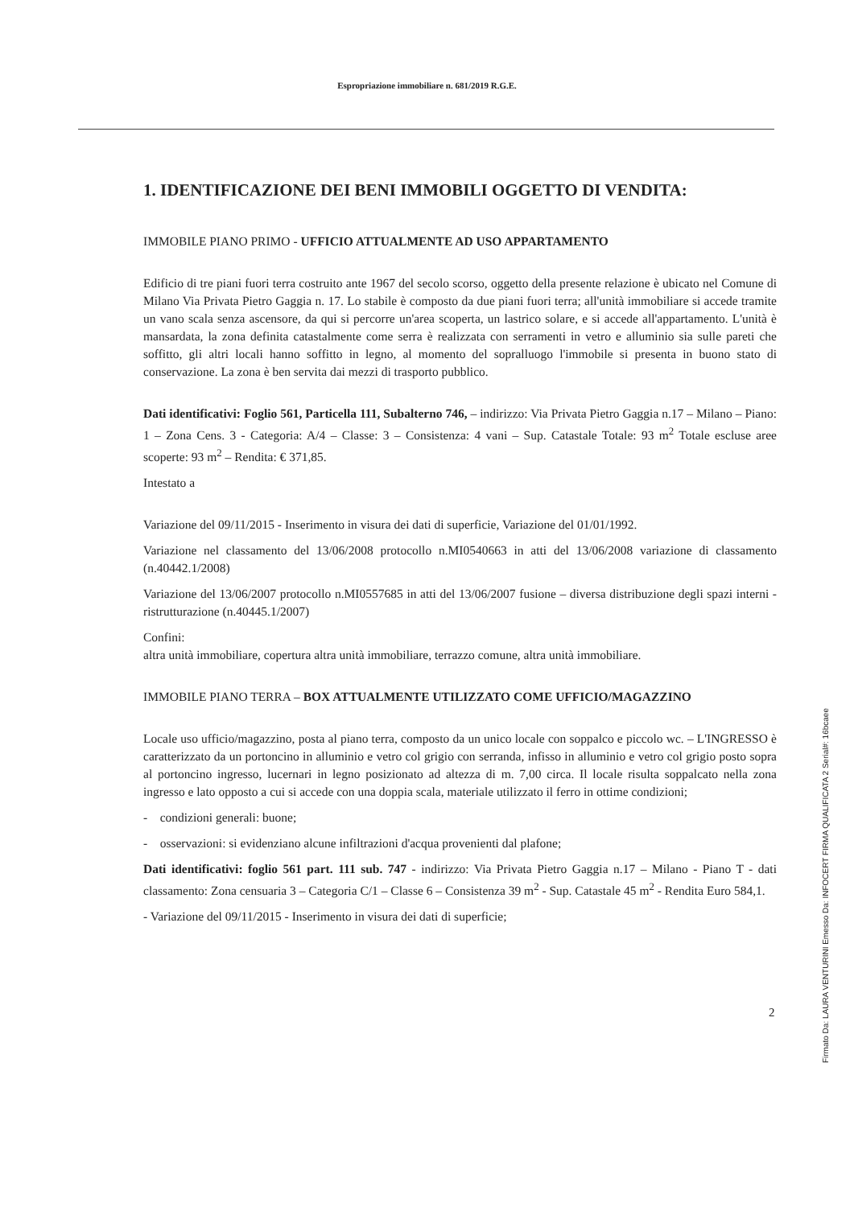Espropriazione immobiliare n. 681/2019 R.G.E.
1. IDENTIFICAZIONE DEI BENI IMMOBILI OGGETTO DI VENDITA:
IMMOBILE PIANO PRIMO - UFFICIO ATTUALMENTE AD USO APPARTAMENTO
Edificio di tre piani fuori terra costruito ante 1967 del secolo scorso, oggetto della presente relazione è ubicato nel Comune di Milano Via Privata Pietro Gaggia n. 17. Lo stabile è composto da due piani fuori terra; all'unità immobiliare si accede tramite un vano scala senza ascensore, da qui si percorre un'area scoperta, un lastrico solare, e si accede all'appartamento. L'unità è mansardata, la zona definita catastalmente come serra è realizzata con serramenti in vetro e alluminio sia sulle pareti che soffitto, gli altri locali hanno soffitto in legno, al momento del sopralluogo l'immobile si presenta in buono stato di conservazione. La zona è ben servita dai mezzi di trasporto pubblico.
Dati identificativi: Foglio 561, Particella 111, Subalterno 746, – indirizzo: Via Privata Pietro Gaggia n.17 – Milano – Piano: 1 – Zona Cens. 3 - Categoria: A/4 – Classe: 3 – Consistenza: 4 vani – Sup. Catastale Totale: 93 m<sup>2</sup> Totale escluse aree scoperte: 93 m<sup>2</sup> – Rendita: € 371,85.
Intestato a
Variazione del 09/11/2015 - Inserimento in visura dei dati di superficie, Variazione del 01/01/1992.
Variazione nel classamento del 13/06/2008 protocollo n.MI0540663 in atti del 13/06/2008 variazione di classamento (n.40442.1/2008)
Variazione del 13/06/2007 protocollo n.MI0557685 in atti del 13/06/2007 fusione – diversa distribuzione degli spazi interni - ristrutturazione (n.40445.1/2007)
Confini:
altra unità immobiliare, copertura altra unità immobiliare, terrazzo comune, altra unità immobiliare.
IMMOBILE PIANO TERRA – BOX ATTUALMENTE UTILIZZATO COME UFFICIO/MAGAZZINO
Locale uso ufficio/magazzino, posta al piano terra, composto da un unico locale con soppalco e piccolo wc. – L'INGRESSO è caratterizzato da un portoncino in alluminio e vetro col grigio con serranda, infisso in alluminio e vetro col grigio posto sopra al portoncino ingresso, lucernari in legno posizionato ad altezza di m. 7,00 circa. Il locale risulta soppalcato nella zona ingresso e lato opposto a cui si accede con una doppia scala, materiale utilizzato il ferro in ottime condizioni;
- condizioni generali: buone;
- osservazioni: si evidenziano alcune infiltrazioni d'acqua provenienti dal plafone;
Dati identificativi: foglio 561 part. 111 sub. 747 - indirizzo: Via Privata Pietro Gaggia n.17 – Milano - Piano T - dati classamento: Zona censuaria 3 – Categoria C/1 – Classe 6 – Consistenza 39 m<sup>2</sup> - Sup. Catastale 45 m<sup>2</sup> - Rendita Euro 584,1.
- Variazione del 09/11/2015 - Inserimento in visura dei dati di superficie;
2
Firmato Da: LAURA VENTURINI Emesso Da: INFOCERT FIRMA QUALIFICATA 2 Serial#: 16bcaee